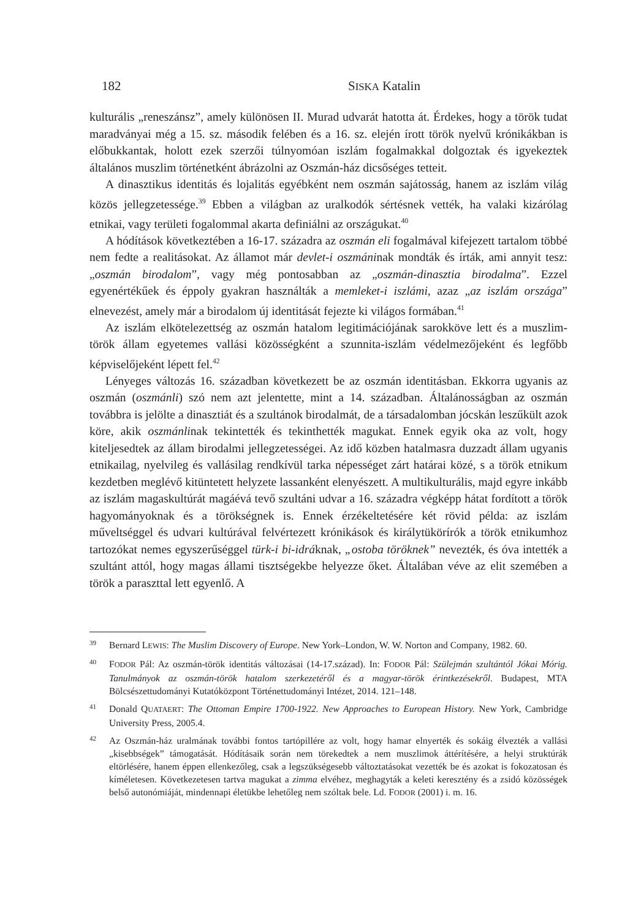182 SISKA Katalin
kulturális „reneszánsz”, amely különösen II. Murad udvarát hatotta át. Érdekes, hogy a török tudat maradványai még a 15. sz. második felében és a 16. sz. elején írott török nyelvű krónikákban is előbukkantak, holott ezek szerzői túlnyomóan iszlám fogalmakkal dolgoztak és igyekeztek általános muszlim történetként ábrázolni az Oszmán-ház dicsőséges tetteit.
A dinasztikus identitás és lojalitás egyébként nem oszmán sajátosság, hanem az iszlám világ közös jellegzetessége.<sup>39</sup> Ebben a világban az uralkodók sértésnek vették, ha valaki kizárólag etnikai, vagy területi fogalommal akarta definiálni az országukat.<sup>40</sup>
A hódítások következtében a 16-17. századra az oszmán eli fogalmával kifejezett tartalom többé nem fedte a realitásokat. Az államot már devlet-i oszmáninak mondták és írták, ami annyit tesz: „oszmán birodalom”, vagy még pontosabban az „oszmán-dinasztia birodalma”. Ezzel egyenértékűek és éppoly gyakran használták a memleket-i iszlámi, azaz „az iszlám országa” elnevezést, amely már a birodalom új identitását fejezte ki világos formában.<sup>41</sup>
Az iszlám elkötelezettség az oszmán hatalom legitimációjának sarokköve lett és a muszlim-török állam egyetemes vallási közösségként a szunnita-iszlám védelmezőjeként és legfőbb képviselőjeként lépett fel.<sup>42</sup>
Lényeges változás 16. században következett be az oszmán identitásban. Ekkorra ugyanis az oszmán (oszmánli) szó nem azt jelentette, mint a 14. században. Általánosságban az oszmán továbbra is jelölte a dinasztiát és a szultánok birodalmát, de a társadalomban jócskán leszűkült azok köre, akik oszmánlinak tekintették és tekinthették magukat. Ennek egyik oka az volt, hogy kiteljesedtek az állam birodalmi jellegzetességei. Az idő közben hatalmasra duzzadt állam ugyanis etnikailag, nyelvileg és vallásilag rendkívül tarka népességet zárt határai közé, s a török etnikum kezdetben meglévő kitüntetett helyzete lassanként elenyészett. A multikulturális, majd egyre inkább az iszlám magaskultúrát magáévá tevő szultáni udvar a 16. századra végképp hátat fordított a török hagyományoknak és a törökségnek is. Ennek érzékeltetésére két rövid példa: az iszlám műveltséggel és udvari kultúrával felvértezett krónikások és királytükörírók a török etnikumhoz tartozókat nemes egyszerűséggel türk-i bi-idráknak, „ostoba töröknek” nevezték, és óva intették a szultánt attól, hogy magas állami tisztségekbe helyezze őket. Általában véve az elit szemében a török a paraszttal lett egyenlő. A
39 Bernard LEWIS: The Muslim Discovery of Europe. New York–London, W. W. Norton and Company, 1982. 60.
40 FODOR Pál: Az oszmán-török identitás változásai (14-17.század). In: FODOR Pál: Szülejmán szultántól Jókai Mórig. Tanulmányok az oszmán-török hatalom szerkezetéről és a magyar-török érintkezésekről. Budapest, MTA Bölcsészettudományi Kutatóközpont Történettudományi Intézet, 2014. 121–148.
41 Donald QUATAERT: The Ottoman Empire 1700-1922. New Approaches to European History. New York, Cambridge University Press, 2005.4.
42 Az Oszmán-ház uralmának további fontos tartópillére az volt, hogy hamar elnyerték és sokáig élvezték a vallási „kisebbségek” támogatását. Hódításaik során nem törekedtek a nem muszlimok áttérítésére, a helyi struktúrák eltörlésére, hanem éppen ellenkezőleg, csak a legszükségesebb változtatásokat vezették be és azokat is fokozatosan és kíméletesen. Következetesen tartva magukat a zimma elvéhez, meghagyták a keleti keresztény és a zsidó közösségek belső autonómiáját, mindennapi életükbe lehetőleg nem szóltak bele. Ld. FODOR (2001) i. m. 16.